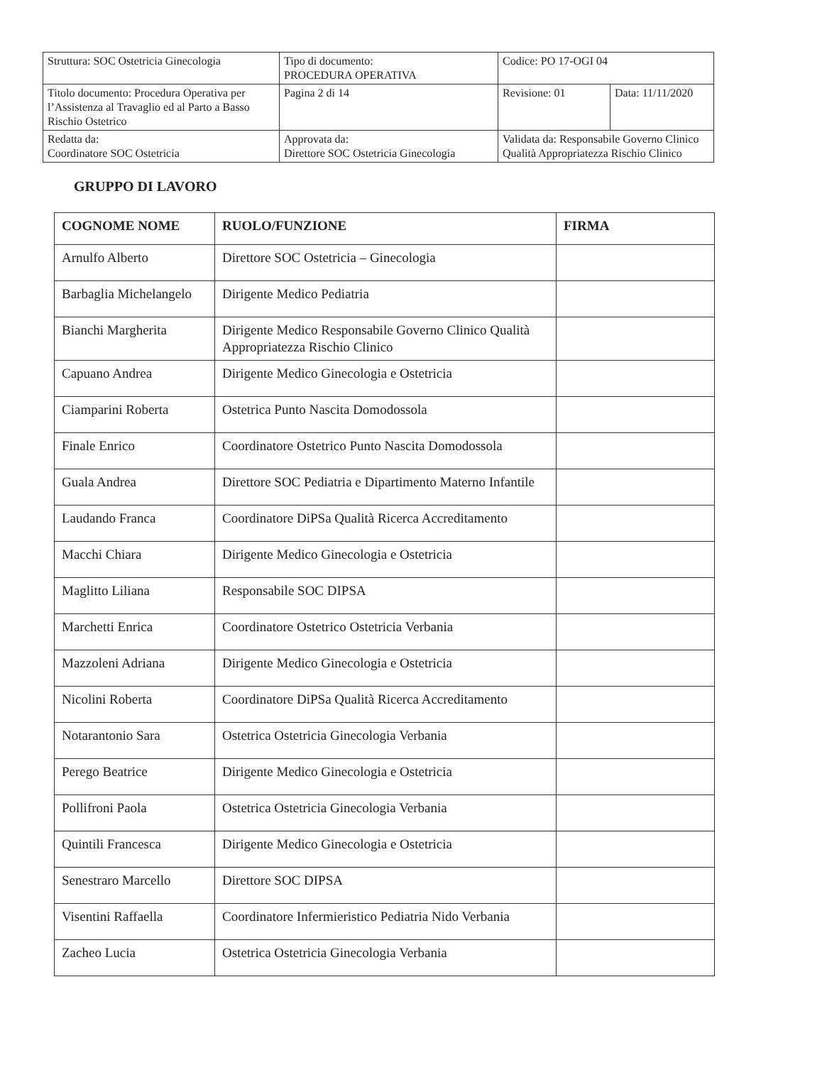| Struttura: SOC Ostetricia Ginecologia | Tipo di documento: PROCEDURA OPERATIVA | Codice: PO 17-OGI 04 | |
| Titolo documento: Procedura Operativa per l’Assistenza al Travaglio ed al Parto a Basso Rischio Ostetrico | Pagina 2 di 14 | Revisione: 01 | Data: 11/11/2020 |
| Redatta da: Coordinatore SOC Ostetricia | Approvata da: Direttore SOC Ostetricia Ginecologia | Validata da: Responsabile Governo Clinico Qualità Appropriatezza Rischio Clinico | |
GRUPPO DI LAVORO
| COGNOME NOME | RUOLO/FUNZIONE | FIRMA |
| --- | --- | --- |
| Arnulfo Alberto | Direttore SOC Ostetricia – Ginecologia | |
| Barbaglia Michelangelo | Dirigente Medico Pediatria | |
| Bianchi Margherita | Dirigente Medico Responsabile Governo Clinico Qualità Appropriatezza Rischio Clinico | |
| Capuano Andrea | Dirigente Medico Ginecologia e Ostetricia | |
| Ciamparini Roberta | Ostetrica Punto Nascita Domodossola | |
| Finale Enrico | Coordinatore Ostetrico Punto Nascita Domodossola | |
| Guala Andrea | Direttore SOC Pediatria e Dipartimento Materno Infantile | |
| Laudando Franca | Coordinatore DiPSa Qualità Ricerca Accreditamento | |
| Macchi Chiara | Dirigente Medico Ginecologia e Ostetricia | |
| Maglitto Liliana | Responsabile SOC DIPSA | |
| Marchetti Enrica | Coordinatore Ostetrico Ostetricia Verbania | |
| Mazzoleni Adriana | Dirigente Medico Ginecologia e Ostetricia | |
| Nicolini Roberta | Coordinatore DiPSa Qualità Ricerca Accreditamento | |
| Notarantonio Sara | Ostetrica Ostetricia Ginecologia Verbania | |
| Perego Beatrice | Dirigente Medico Ginecologia e Ostetricia | |
| Pollifroni Paola | Ostetrica Ostetricia Ginecologia Verbania | |
| Quintili Francesca | Dirigente Medico Ginecologia e Ostetricia | |
| Senestraro Marcello | Direttore SOC DIPSA | |
| Visentini Raffaella | Coordinatore Infermieristico Pediatria Nido Verbania | |
| Zacheo Lucia | Ostetrica Ostetricia Ginecologia Verbania | |